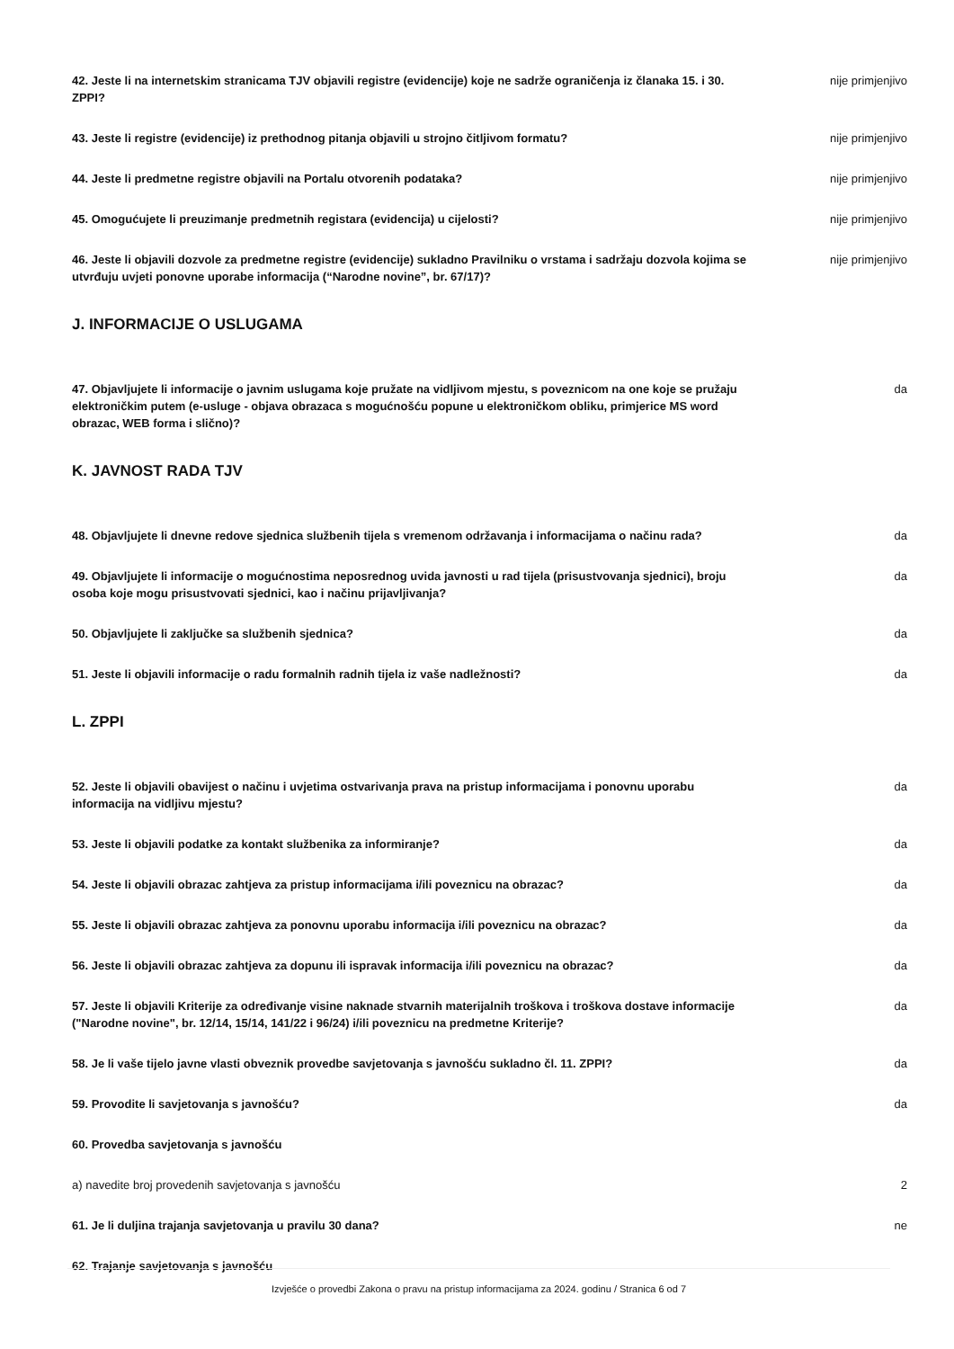42. Jeste li na internetskim stranicama TJV objavili registre (evidencije) koje ne sadrže ograničenja iz članaka 15. i 30. ZPPI?
nije primjenjivo
43. Jeste li registre (evidencije) iz prethodnog pitanja objavili u strojno čitljivom formatu? nije primjenjivo
44. Jeste li predmetne registre objavili na Portalu otvorenih podataka? nije primjenjivo
45. Omogućujete li preuzimanje predmetnih registara (evidencija) u cijelosti? nije primjenjivo
46. Jeste li objavili dozvole za predmetne registre (evidencije) sukladno Pravilniku o vrstama i sadržaju dozvola kojima se utvrđuju uvjeti ponovne uporabe informacija (“Narodne novine”, br. 67/17)?
nije primjenjivo
J. INFORMACIJE O USLUGAMA
47. Objavljujete li informacije o javnim uslugama koje pružate na vidljivom mjestu, s poveznicom na one koje se pružaju elektroničkim putem (e-usluge - objava obrazaca s mogućnošću popune u elektroničkom obliku, primjerice MS word obrazac, WEB forma i slično)?
da
K. JAVNOST RADA TJV
48. Objavljujete li dnevne redove sjednica službenih tijela s vremenom održavanja i informacijama o načinu rada?
da
49. Objavljujete li informacije o mogućnostima neposrednog uvida javnosti u rad tijela (prisustvovanja sjednici), broju osoba koje mogu prisustvovati sjednici, kao i načinu prijavljivanja?
da
50. Objavljujete li zaključke sa službenih sjednica? da
51. Jeste li objavili informacije o radu formalnih radnih tijela iz vaše nadležnosti? da
L. ZPPI
52. Jeste li objavili obavijest o načinu i uvjetima ostvarivanja prava na pristup informacijama i ponovnu uporabu informacija na vidljivu mjestu?
da
53. Jeste li objavili podatke za kontakt službenika za informiranje? da
54. Jeste li objavili obrazac zahtjeva za pristup informacijama i/ili poveznicu na obrazac? da
55. Jeste li objavili obrazac zahtjeva za ponovnu uporabu informacija i/ili poveznicu na obrazac?
da
56. Jeste li objavili obrazac zahtjeva za dopunu ili ispravak informacija i/ili poveznicu na obrazac?
da
57. Jeste li objavili Kriterije za određivanje visine naknade stvarnih materijalnih troškova i troškova dostave informacije ("Narodne novine", br. 12/14, 15/14, 141/22 i 96/24) i/ili poveznicu na predmetne Kriterije?
da
58. Je li vaše tijelo javne vlasti obveznik provedbe savjetovanja s javnošću sukladno čl. 11. ZPPI?
da
59. Provodite li savjetovanja s javnošću? da
60. Provedba savjetovanja s javnošću
a) navedite broj provedenih savjetovanja s javnošću
2
61. Je li duljina trajanja savjetovanja u pravilu 30 dana? ne
62. Trajanje savjetovanja s javnošću
Izvješće o provedbi Zakona o pravu na pristup informacijama za 2024. godinu / Stranica 6 od 7